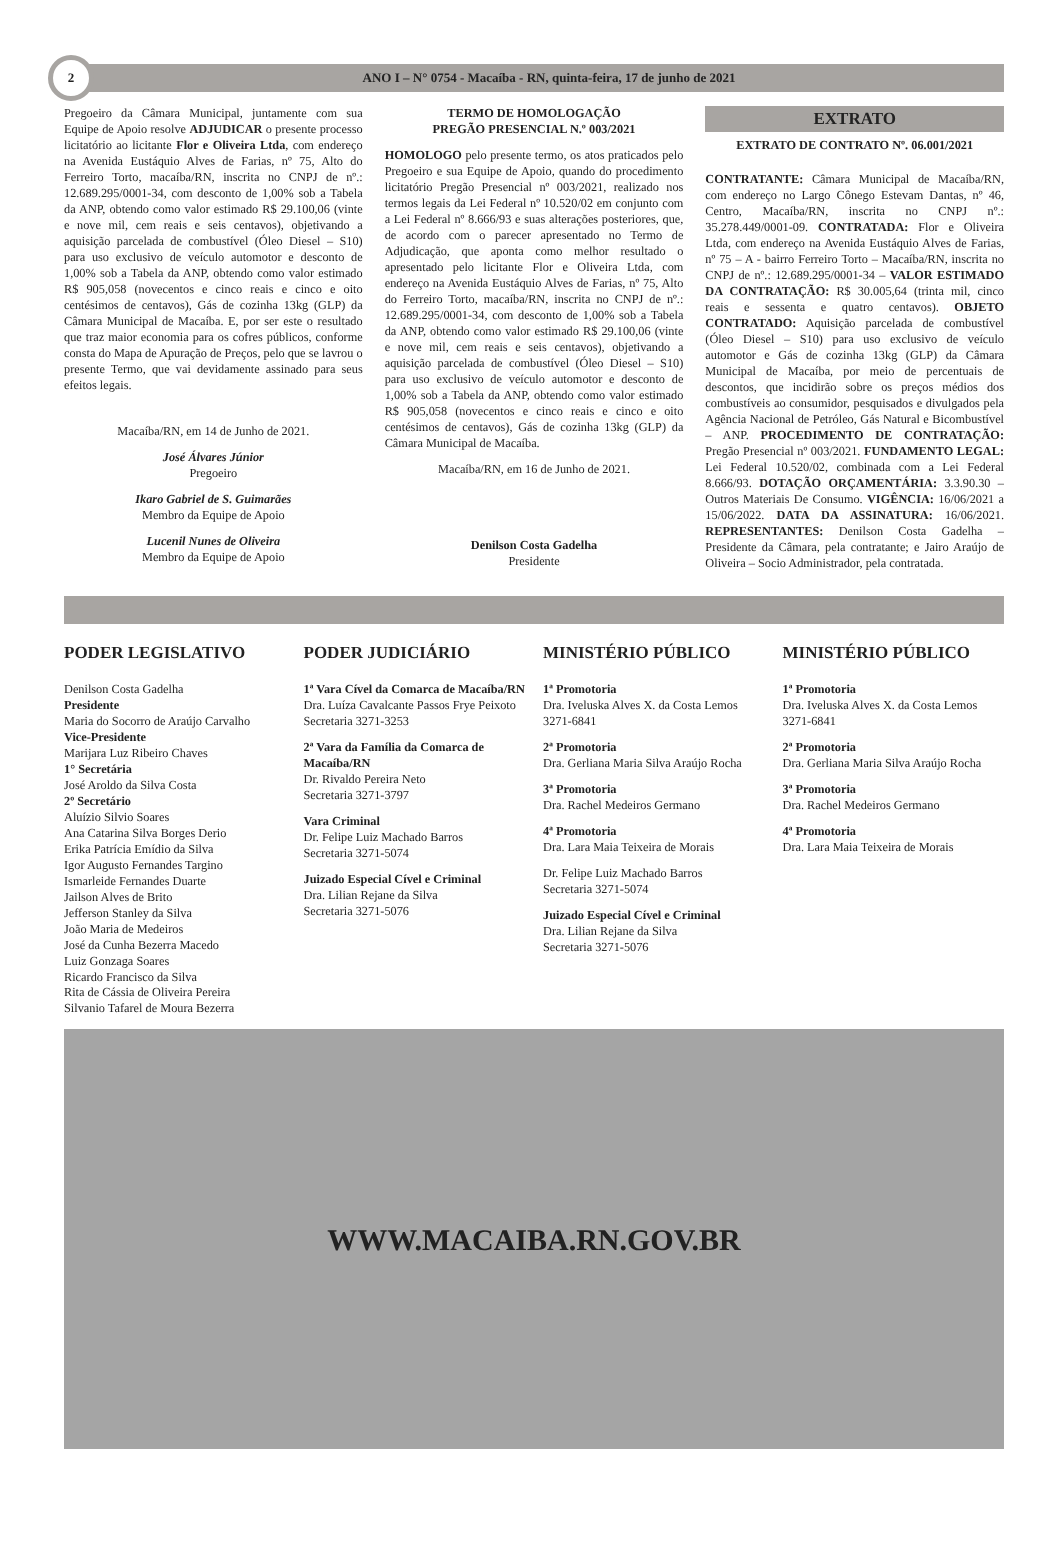2
ANO I – N° 0754 - Macaíba - RN, quinta-feira, 17 de junho de 2021
Pregoeiro da Câmara Municipal, juntamente com sua Equipe de Apoio resolve ADJUDICAR o presente processo licitatório ao licitante Flor e Oliveira Ltda, com endereço na Avenida Eustáquio Alves de Farias, nº 75, Alto do Ferreiro Torto, macaíba/RN, inscrita no CNPJ de nº.: 12.689.295/0001-34, com desconto de 1,00% sob a Tabela da ANP, obtendo como valor estimado R$ 29.100,06 (vinte e nove mil, cem reais e seis centavos), objetivando a aquisição parcelada de combustível (Óleo Diesel – S10) para uso exclusivo de veículo automotor e desconto de 1,00% sob a Tabela da ANP, obtendo como valor estimado R$ 905,058 (novecentos e cinco reais e cinco e oito centésimos de centavos), Gás de cozinha 13kg (GLP) da Câmara Municipal de Macaíba. E, por ser este o resultado que traz maior economia para os cofres públicos, conforme consta do Mapa de Apuração de Preços, pelo que se lavrou o presente Termo, que vai devidamente assinado para seus efeitos legais.
Macaíba/RN, em 14 de Junho de 2021.
José Álvares Júnior
Pregoeiro
Ikaro Gabriel de S. Guimarães
Membro da Equipe de Apoio
Lucenil Nunes de Oliveira
Membro da Equipe de Apoio
TERMO DE HOMOLOGAÇÃO
PREGÃO PRESENCIAL N.º 003/2021
HOMOLOGO pelo presente termo, os atos praticados pelo Pregoeiro e sua Equipe de Apoio, quando do procedimento licitatório Pregão Presencial nº 003/2021, realizado nos termos legais da Lei Federal nº 10.520/02 em conjunto com a Lei Federal nº 8.666/93 e suas alterações posteriores, que, de acordo com o parecer apresentado no Termo de Adjudicação, que aponta como melhor resultado o apresentado pelo licitante Flor e Oliveira Ltda, com endereço na Avenida Eustáquio Alves de Farias, nº 75, Alto do Ferreiro Torto, macaíba/RN, inscrita no CNPJ de nº.: 12.689.295/0001-34, com desconto de 1,00% sob a Tabela da ANP, obtendo como valor estimado R$ 29.100,06 (vinte e nove mil, cem reais e seis centavos), objetivando a aquisição parcelada de combustível (Óleo Diesel – S10) para uso exclusivo de veículo automotor e desconto de 1,00% sob a Tabela da ANP, obtendo como valor estimado R$ 905,058 (novecentos e cinco reais e cinco e oito centésimos de centavos), Gás de cozinha 13kg (GLP) da Câmara Municipal de Macaíba.
Macaíba/RN, em 16 de Junho de 2021.
Denilson Costa Gadelha
Presidente
EXTRATO
EXTRATO DE CONTRATO Nº. 06.001/2021
CONTRATANTE: Câmara Municipal de Macaíba/RN, com endereço no Largo Cônego Estevam Dantas, nº 46, Centro, Macaíba/RN, inscrita no CNPJ nº.: 35.278.449/0001-09. CONTRATADA: Flor e Oliveira Ltda, com endereço na Avenida Eustáquio Alves de Farias, nº 75 – A - bairro Ferreiro Torto – Macaíba/RN, inscrita no CNPJ de nº.: 12.689.295/0001-34 – VALOR ESTIMADO DA CONTRATAÇÃO: R$ 30.005,64 (trinta mil, cinco reais e sessenta e quatro centavos). OBJETO CONTRATADO: Aquisição parcelada de combustível (Óleo Diesel – S10) para uso exclusivo de veículo automotor e Gás de cozinha 13kg (GLP) da Câmara Municipal de Macaíba, por meio de percentuais de descontos, que incidirão sobre os preços médios dos combustíveis ao consumidor, pesquisados e divulgados pela Agência Nacional de Petróleo, Gás Natural e Bicombustível – ANP. PROCEDIMENTO DE CONTRATAÇÃO: Pregão Presencial nº 003/2021. FUNDAMENTO LEGAL: Lei Federal 10.520/02, combinada com a Lei Federal 8.666/93. DOTAÇÃO ORÇAMENTÁRIA: 3.3.90.30 – Outros Materiais De Consumo. VIGÊNCIA: 16/06/2021 a 15/06/2022. DATA DA ASSINATURA: 16/06/2021. REPRESENTANTES: Denilson Costa Gadelha – Presidente da Câmara, pela contratante; e Jairo Araújo de Oliveira – Socio Administrador, pela contratada.
PODER LEGISLATIVO
Denilson Costa Gadelha
Presidente
Maria do Socorro de Araújo Carvalho
Vice-Presidente
Marijara Luz Ribeiro Chaves
1° Secretária
José Aroldo da Silva Costa
2º Secretário
Aluízio Silvio Soares
Ana Catarina Silva Borges Derio
Erika Patrícia Emídio da Silva
Igor Augusto Fernandes Targino
Ismarleide Fernandes Duarte
Jailson Alves de Brito
Jefferson Stanley da Silva
João Maria de Medeiros
José da Cunha Bezerra Macedo
Luiz Gonzaga Soares
Ricardo Francisco da Silva
Rita de Cássia de Oliveira Pereira
Silvanio Tafarel de Moura Bezerra
PODER JUDICIÁRIO
1ª Vara Cível da Comarca de Macaíba/RN
Dra. Luíza Cavalcante Passos Frye Peixoto
Secretaria 3271-3253
2ª Vara da Família da Comarca de Macaíba/RN
Dr. Rivaldo Pereira Neto
Secretaria 3271-3797
Vara Criminal
Dr. Felipe Luiz Machado Barros
Secretaria 3271-5074
Juizado Especial Cível e Criminal
Dra. Lilian Rejane da Silva
Secretaria 3271-5076
MINISTÉRIO PÚBLICO
1ª Promotoria
Dra. Iveluska Alves X. da Costa Lemos
3271-6841
2ª Promotoria
Dra. Gerliana Maria Silva Araújo Rocha
3ª Promotoria
Dra. Rachel Medeiros Germano
4ª Promotoria
Dra. Lara Maia Teixeira de Morais
Dr. Felipe Luiz Machado Barros
Secretaria 3271-5074
Juizado Especial Cível e Criminal
Dra. Lilian Rejane da Silva
Secretaria 3271-5076
MINISTÉRIO PÚBLICO
1ª Promotoria
Dra. Iveluska Alves X. da Costa Lemos
3271-6841
2ª Promotoria
Dra. Gerliana Maria Silva Araújo Rocha
3ª Promotoria
Dra. Rachel Medeiros Germano
4ª Promotoria
Dra. Lara Maia Teixeira de Morais
WWW.MACAIBA.RN.GOV.BR